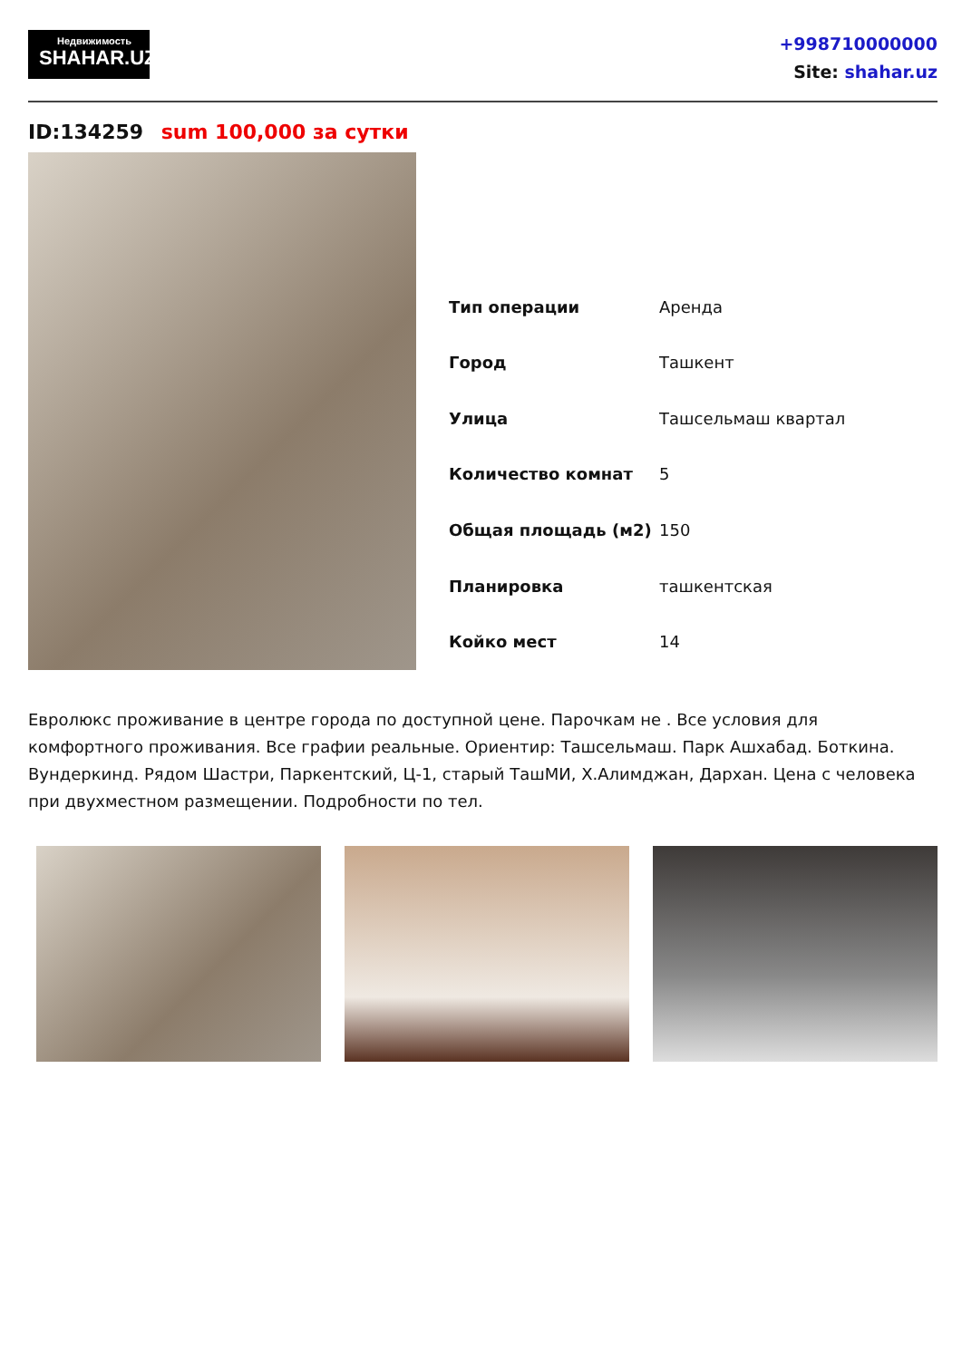Недвижимость
SHAHAR.UZ
+998710000000
Site: shahar.uz
ID:134259 sum 100,000 за сутки
| Тип операции | Аренда |
| Город | Ташкент |
| Улица | Ташсельмаш квартал |
| Количество комнат | 5 |
| Общая площадь (м2) | 150 |
| Планировка | ташкентская |
| Койко мест | 14 |
Евролюкс проживание в центре города по доступной цене. Парочкам не . Все условия для комфортного проживания. Все графии реальные. Ориентир: Ташсельмаш. Парк Ашхабад. Боткина. Вундеркинд. Рядом Шастри, Паркентский, Ц-1, старый ТашМИ, Х.Алимджан, Дархан. Цена с человека при двухместном размещении. Подробности по тел.